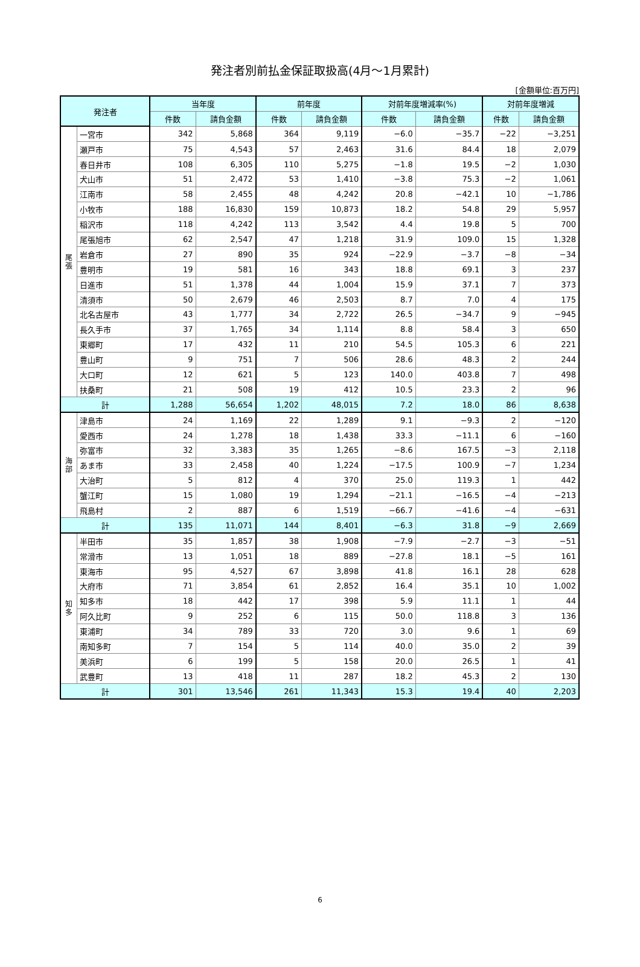発注者別前払金保証取扱高(4月～1月累計)
[金額単位:百万円]
| 発注者 | | 当年度 | | 前年度 | | 対前年度増減率(%) | | 対前年度増減 | |
| --- | --- | --- | --- | --- | --- | --- | --- | --- | --- |
| | | 件数 | 請負金額 | 件数 | 請負金額 | 件数 | 請負金額 | 件数 | 請負金額 |
| 尾 張 | 一宮市 | 342 | 5,868 | 364 | 9,119 | −6.0 | −35.7 | −22 | −3,251 |
| | 瀬戸市 | 75 | 4,543 | 57 | 2,463 | 31.6 | 84.4 | 18 | 2,079 |
| | 春日井市 | 108 | 6,305 | 110 | 5,275 | −1.8 | 19.5 | −2 | 1,030 |
| | 犬山市 | 51 | 2,472 | 53 | 1,410 | −3.8 | 75.3 | −2 | 1,061 |
| | 江南市 | 58 | 2,455 | 48 | 4,242 | 20.8 | −42.1 | 10 | −1,786 |
| | 小牧市 | 188 | 16,830 | 159 | 10,873 | 18.2 | 54.8 | 29 | 5,957 |
| | 稲沢市 | 118 | 4,242 | 113 | 3,542 | 4.4 | 19.8 | 5 | 700 |
| | 尾張旭市 | 62 | 2,547 | 47 | 1,218 | 31.9 | 109.0 | 15 | 1,328 |
| | 岩倉市 | 27 | 890 | 35 | 924 | −22.9 | −3.7 | −8 | −34 |
| | 豊明市 | 19 | 581 | 16 | 343 | 18.8 | 69.1 | 3 | 237 |
| | 日進市 | 51 | 1,378 | 44 | 1,004 | 15.9 | 37.1 | 7 | 373 |
| | 清須市 | 50 | 2,679 | 46 | 2,503 | 8.7 | 7.0 | 4 | 175 |
| | 北名古屋市 | 43 | 1,777 | 34 | 2,722 | 26.5 | −34.7 | 9 | −945 |
| | 長久手市 | 37 | 1,765 | 34 | 1,114 | 8.8 | 58.4 | 3 | 650 |
| | 東郷町 | 17 | 432 | 11 | 210 | 54.5 | 105.3 | 6 | 221 |
| | 豊山町 | 9 | 751 | 7 | 506 | 28.6 | 48.3 | 2 | 244 |
| | 大口町 | 12 | 621 | 5 | 123 | 140.0 | 403.8 | 7 | 498 |
| | 扶桑町 | 21 | 508 | 19 | 412 | 10.5 | 23.3 | 2 | 96 |
| 計 | | 1,288 | 56,654 | 1,202 | 48,015 | 7.2 | 18.0 | 86 | 8,638 |
| 海 部 | 津島市 | 24 | 1,169 | 22 | 1,289 | 9.1 | −9.3 | 2 | −120 |
| | 愛西市 | 24 | 1,278 | 18 | 1,438 | 33.3 | −11.1 | 6 | −160 |
| | 弥富市 | 32 | 3,383 | 35 | 1,265 | −8.6 | 167.5 | −3 | 2,118 |
| | あま市 | 33 | 2,458 | 40 | 1,224 | −17.5 | 100.9 | −7 | 1,234 |
| | 大治町 | 5 | 812 | 4 | 370 | 25.0 | 119.3 | 1 | 442 |
| | 蟹江町 | 15 | 1,080 | 19 | 1,294 | −21.1 | −16.5 | −4 | −213 |
| | 飛島村 | 2 | 887 | 6 | 1,519 | −66.7 | −41.6 | −4 | −631 |
| 計 | | 135 | 11,071 | 144 | 8,401 | −6.3 | 31.8 | −9 | 2,669 |
| 知 多 | 半田市 | 35 | 1,857 | 38 | 1,908 | −7.9 | −2.7 | −3 | −51 |
| | 常滑市 | 13 | 1,051 | 18 | 889 | −27.8 | 18.1 | −5 | 161 |
| | 東海市 | 95 | 4,527 | 67 | 3,898 | 41.8 | 16.1 | 28 | 628 |
| | 大府市 | 71 | 3,854 | 61 | 2,852 | 16.4 | 35.1 | 10 | 1,002 |
| | 知多市 | 18 | 442 | 17 | 398 | 5.9 | 11.1 | 1 | 44 |
| | 阿久比町 | 9 | 252 | 6 | 115 | 50.0 | 118.8 | 3 | 136 |
| | 東浦町 | 34 | 789 | 33 | 720 | 3.0 | 9.6 | 1 | 69 |
| | 南知多町 | 7 | 154 | 5 | 114 | 40.0 | 35.0 | 2 | 39 |
| | 美浜町 | 6 | 199 | 5 | 158 | 20.0 | 26.5 | 1 | 41 |
| | 武豊町 | 13 | 418 | 11 | 287 | 18.2 | 45.3 | 2 | 130 |
| 計 | | 301 | 13,546 | 261 | 11,343 | 15.3 | 19.4 | 40 | 2,203 |
6